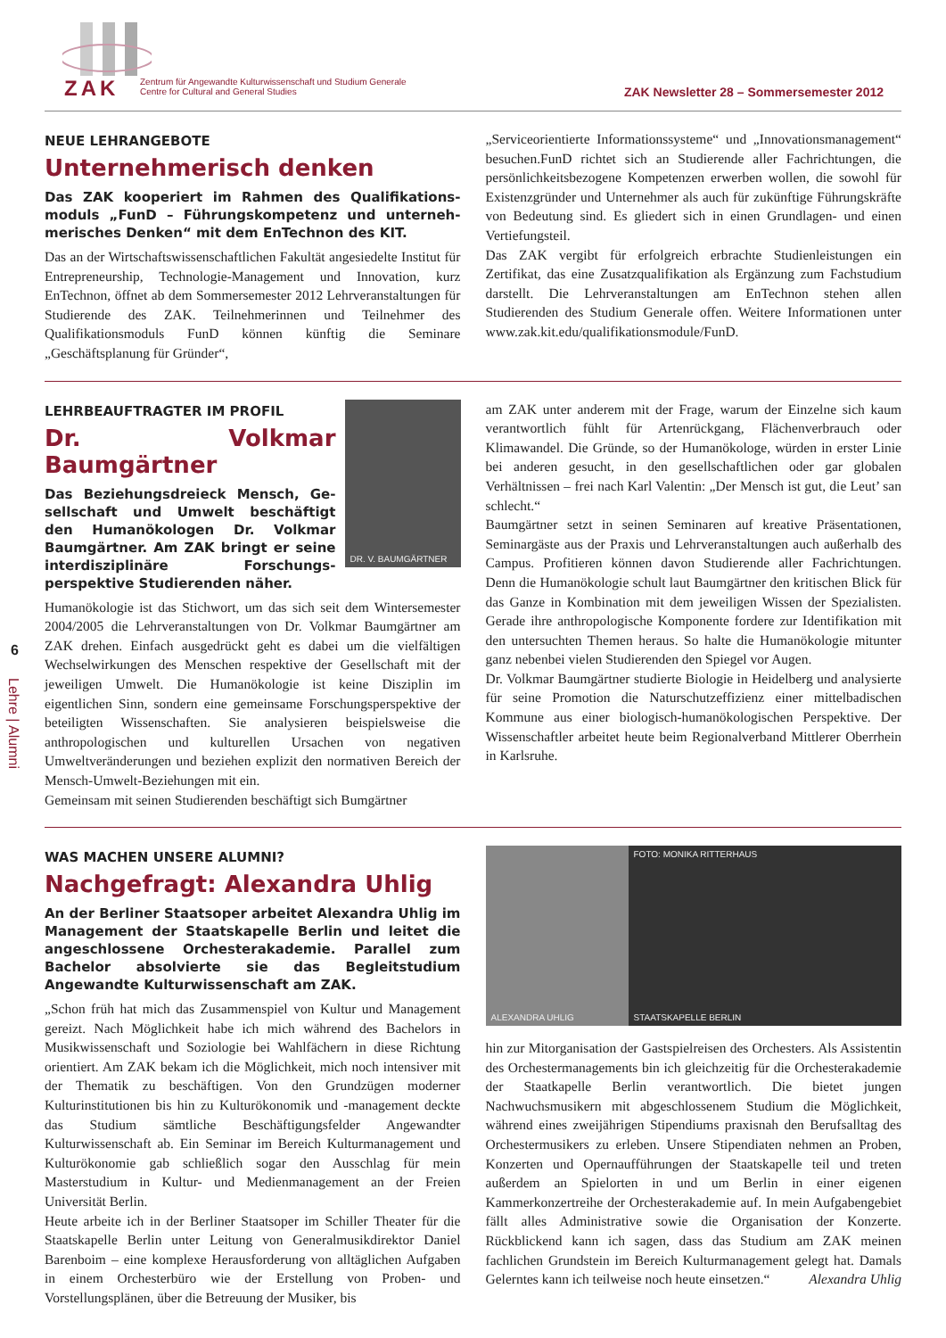ZAK
Zentrum für Angewandte Kulturwissenschaft und Studium Generale
Centre for Cultural and General Studies
ZAK Newsletter 28 – Sommersemester 2012
6
Lehre | Alumni
NEUE LEHRANGEBOTE
Unternehmerisch denken
Das ZAK kooperiert im Rahmen des Qualifikations­moduls „FunD – Führungskompetenz und unterneh­merisches Denken“ mit dem EnTechnon des KIT.
Das an der Wirtschaftswissenschaftlichen Fakultät angesiedelte Institut für Entrepreneurship, Technologie-Management und Innovation, kurz EnTechnon, öffnet ab dem Sommersemester 2012 Lehrveranstaltungen für Studierende des ZAK. Teilneh­merinnen und Teilnehmer des Qualifikationsmoduls FunD können künftig die Seminare „Geschäftsplanung für Gründer“,
„Serviceorientierte Informationssysteme“ und „Innovationsma­nagement“ besuchen.FunD richtet sich an Studierende aller Fachrichtungen, die persönlichkeitsbezogene Kompetenzen er­werben wollen, die sowohl für Existenzgründer und Unterneh­mer als auch für zukünftige Führungskräfte von Bedeutung sind. Es gliedert sich in einen Grundlagen- und einen Vertie­fungsteil.
Das ZAK vergibt für erfolgreich erbrachte Studienleistungen ein Zertifikat, das eine Zusatzqualifikation als Ergänzung zum Fach­studium darstellt. Die Lehrveranstaltungen am EnTechnon stehen allen Studierenden des Studium Generale offen. Weitere Informa­tionen unter www.zak.kit.edu/qualifikationsmodule/FunD.
LEHRBEAUFTRAGTER IM PROFIL
Dr. Volkmar Baumgärtner
Das Beziehungsdreieck Mensch, Ge­sellschaft und Umwelt beschäftigt den Humanökologen Dr. Volkmar Baumgärtner. Am ZAK bringt er seine interdisziplinäre Forschungs­perspektive Studierenden näher.
DR. V. BAUMGÄRTNER
Humanökologie ist das Stichwort, um das sich seit dem Winterse­mester 2004/2005 die Lehrveranstaltungen von Dr. Volkmar Baumgärtner am ZAK drehen. Einfach ausgedrückt geht es dabei um die vielfältigen Wechselwirkungen des Menschen respektive der Gesellschaft mit der jeweiligen Umwelt. Die Humanökologie ist keine Disziplin im eigentlichen Sinn, sondern eine gemeinsame For­schungsperspektive der beteiligten Wissenschaften. Sie analysieren beispielsweise die anthropologischen und kulturellen Ursachen von negativen Umweltveränderungen und beziehen explizit den norma­tiven Bereich der Mensch-Umwelt-Beziehungen mit ein.
Gemeinsam mit seinen Studierenden beschäftigt sich Bumgärtner
am ZAK unter anderem mit der Frage, warum der Einzelne sich kaum verantwortlich fühlt für Artenrückgang, Flächenverbrauch oder Klimawandel. Die Gründe, so der Humanökologe, würden in erster Linie bei anderen gesucht, in den gesellschaftlichen oder gar globalen Verhältnissen – frei nach Karl Valentin: „Der Mensch ist gut, die Leut’ san schlecht.“
Baumgärtner setzt in seinen Seminaren auf kreative Präsentationen, Seminargäste aus der Praxis und Lehrveranstaltungen auch außer­halb des Campus. Profitieren können davon Studierende aller Fach­richtungen. Denn die Humanökologie schult laut Baumgärtner den kritischen Blick für das Ganze in Kombination mit dem jeweiligen Wissen der Spezialisten. Gerade ihre anthropologische Komponente fordere zur Identifikation mit den untersuchten Themen heraus. So halte die Humanökologie mitunter ganz nebenbei vielen Studieren­den den Spiegel vor Augen.
Dr. Volkmar Baumgärtner studierte Biologie in Heidelberg und analysierte für seine Promotion die Naturschutzeffizienz einer mit­telbadischen Kommune aus einer biologisch-humanökologischen Perspektive. Der Wissenschaftler arbeitet heute beim Regionalver­band Mittlerer Oberrhein in Karlsruhe.
WAS MACHEN UNSERE ALUMNI?
Nachgefragt: Alexandra Uhlig
An der Berliner Staatsoper arbeitet Alexandra Uhlig im Management der Staatskapelle Berlin und leitet die angeschlossene Orchesterakademie. Parallel zum Bachelor absolvierte sie das Begleitstudium Angewandte Kulturwissenschaft am ZAK.
„Schon früh hat mich das Zusammenspiel von Kultur und Manage­ment gereizt. Nach Möglichkeit habe ich mich während des Bache­lors in Musikwissenschaft und Soziologie bei Wahlfächern in diese Richtung orientiert. Am ZAK bekam ich die Möglichkeit, mich noch intensiver mit der Thematik zu beschäftigen. Von den Grund­zügen moderner Kulturinstitutionen bis hin zu Kulturökonomik und -management deckte das Studium sämtliche Beschäftigungs­felder Angewandter Kulturwissenschaft ab. Ein Seminar im Bereich Kulturmanagement und Kulturökonomie gab schließlich sogar den Ausschlag für mein Masterstudium in Kultur- und Medienmanage­ment an der Freien Universität Berlin.
Heute arbeite ich in der Berliner Staatsoper im Schiller Theater für die Staatskapelle Berlin unter Leitung von Generalmusikdirektor Daniel Barenboim – eine komplexe Herausforderung von alltägli­chen Aufgaben in einem Orchesterbüro wie der Erstellung von Pro­ben- und Vorstellungsplänen, über die Betreuung der Musiker, bis
ALEXANDRA UHLIG FOTO: MONIKA RITTERHAUS
STAATSKAPELLE BERLIN
hin zur Mitorganisation der Gastspielreisen des Orchesters. Als Assistentin des Orchestermanagements bin ich gleichzeitig für die Orchesterakademie der Staatkapelle Berlin verantwortlich. Die bie­tet jungen Nachwuchsmusikern mit abgeschlossenem Studium die Möglichkeit, während eines zweijährigen Stipendiums praxisnah den Berufsalltag des Orchestermusikers zu erleben. Unsere Stipen­diaten nehmen an Proben, Konzerten und Opernaufführungen der Staatskapelle teil und treten außerdem an Spielorten in und um Berlin in einer eigenen Kammerkonzertreihe der Orchesterakade­mie auf. In mein Aufgabengebiet fällt alles Administrative sowie die Organisation der Konzerte. Rückblickend kann ich sagen, dass das Studium am ZAK meinen fachlichen Grundstein im Bereich Kul­turmanagement gelegt hat. Damals Gelerntes kann ich teilweise noch heute einsetzen.“ Alexandra Uhlig